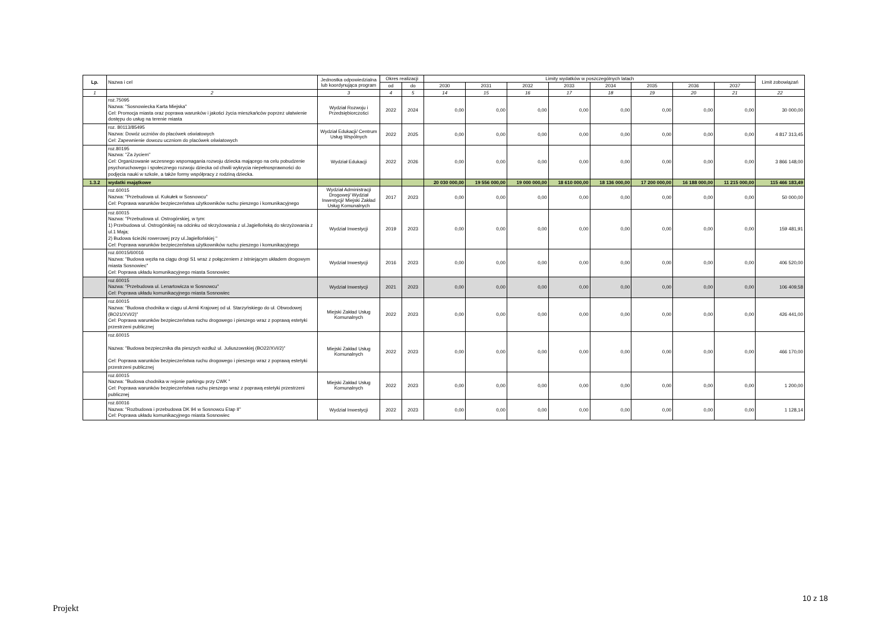| Lp. | Nazwa i cel | Jednostka odpowiedzialna lub koordynująca program | Okres realizacji | | Limity wydatków w poszczególnych latach | | | | | | | | Limit zobowiązań |
| --- | --- | --- | --- | --- | --- | --- | --- | --- | --- | --- | --- | --- | --- |
| | | | od | do | 2030 | 2031 | 2032 | 2033 | 2034 | 2035 | 2036 | 2037 | |
| 1 | 2 | 3 | 4 | 5 | 14 | 15 | 16 | 17 | 18 | 19 | 20 | 21 | 22 |
| | roz.75095 Nazwa: "Sosnowiecka Karta Miejska" Cel: Promocja miasta oraz poprawa warunków i jakości życia mieszkańców poprzez ułatwienie dostępu do usług na terenie miasta | Wydział Rozwoju i Przedsiębiorczości | 2022 | 2024 | 0,00 | 0,00 | 0,00 | 0,00 | 0,00 | 0,00 | 0,00 | 0,00 | 30 000,00 |
| | roz. 80113/85495 Nazwa: Dowóz uczniów do placówek oświatowych Cel: Zapewnienie dowozu uczniom do placówek oświatowych | Wydział Edukacji/ Centrum Usług Wspólnych | 2022 | 2025 | 0,00 | 0,00 | 0,00 | 0,00 | 0,00 | 0,00 | 0,00 | 0,00 | 4 817 313,45 |
| | roz.80195 Nazwa: "Za życiem" Cel: Organizowanie wczesnego wspomagania rozwoju dziecka mającego na celu pobudzenie psychoruchowego i społecznego rozwoju dziecka od chwili wykrycia niepełnosprawności do podjęcia nauki w szkole, a także formy współpracy z rodziną dziecka. | Wydział Edukacji | 2022 | 2026 | 0,00 | 0,00 | 0,00 | 0,00 | 0,00 | 0,00 | 0,00 | 0,00 | 3 866 148,00 |
| 1.3.2 | wydatki majątkowe | | | | 20 030 000,00 | 19 556 000,00 | 19 000 000,00 | 18 610 000,00 | 18 136 000,00 | 17 200 000,00 | 16 188 000,00 | 11 215 000,00 | 115 466 183,49 |
| | roz.60015 Nazwa: "Przebudowa ul. Kukułek w Sosnowcu" Cel: Poprawa warunków bezpieczeństwa użytkowników ruchu pieszego i komunikacyjnego | Wydział Administracji Drogowej/ Wydział Inwestycji/ Miejski Zakład Usług Komunalnych | 2017 | 2023 | 0,00 | 0,00 | 0,00 | 0,00 | 0,00 | 0,00 | 0,00 | 0,00 | 50 000,00 |
| | roz.60015 Nazwa: "Przebudowa ul. Ostrogórskiej, w tym: 1) Przebudowa ul. Ostrogórskiej na odcinku od skrzyżowania z ul.Jagiellońską do skrzyżowania z ul.1 Maja; 2) Budowa ścieżki rowerowej przy ul.Jagiellońskiej " Cel: Poprawa warunków bezpieczeństwa użytkowników ruchu pieszego i komunikacyjnego | Wydział Inwestycji | 2019 | 2023 | 0,00 | 0,00 | 0,00 | 0,00 | 0,00 | 0,00 | 0,00 | 0,00 | 159 481,91 |
| | roz.60015/60016 Nazwa: "Budowa węzła na ciągu drogi S1 wraz z połączeniem z istniejącym układem drogowym miasta Sosnowiec" Cel: Poprawa układu komunikacyjnego miasta Sosnowiec | Wydział Inwestycji | 2016 | 2023 | 0,00 | 0,00 | 0,00 | 0,00 | 0,00 | 0,00 | 0,00 | 0,00 | 406 520,00 |
| | roz.60015 Nazwa: "Przebudowa ul. Lenartowicza w Sosnowcu" Cel: Poprawa układu komunikacyjnego miasta Sosnowiec | Wydział Inwestycji | 2021 | 2023 | 0,00 | 0,00 | 0,00 | 0,00 | 0,00 | 0,00 | 0,00 | 0,00 | 106 409,58 |
| | roz.60015 Nazwa: "Budowa chodnika w ciągu ul.Armii Krajowej od ul. Starzyńskiego do ul. Obwodowej (BO21/XVI/2)" Cel: Poprawa warunków bezpieczeństwa ruchu drogowego i pieszego wraz z poprawą estetyki przestrzeni publicznej | Miejski Zakład Usług Komunalnych | 2022 | 2023 | 0,00 | 0,00 | 0,00 | 0,00 | 0,00 | 0,00 | 0,00 | 0,00 | 426 441,00 |
| | roz.60015 Nazwa: "Budowa bezpiecznika dla pieszych wzdłuż ul. Juliuszowskiej (BO22/XVI/2)" Cel: Poprawa warunków bezpieczeństwa ruchu drogowego i pieszego wraz z poprawą estetyki przestrzeni publicznej | Miejski Zakład Usług Komunalnych | 2022 | 2023 | 0,00 | 0,00 | 0,00 | 0,00 | 0,00 | 0,00 | 0,00 | 0,00 | 466 170,00 |
| | roz.60015 Nazwa: "Budowa chodnika w rejonie parkingu przy CWK " Cel: Poprawa warunków bezpieczeństwa ruchu pieszego wraz z poprawą estetyki przestrzeni publicznej | Miejski Zakład Usług Komunalnych | 2022 | 2023 | 0,00 | 0,00 | 0,00 | 0,00 | 0,00 | 0,00 | 0,00 | 0,00 | 1 200,00 |
| | roz.60016 Nazwa: "Rozbudowa i przebudowa DK 94 w Sosnowcu Etap II" Cel: Poprawa układu komunikacyjnego miasta Sosnowiec | Wydział Inwestycji | 2022 | 2023 | 0,00 | 0,00 | 0,00 | 0,00 | 0,00 | 0,00 | 0,00 | 0,00 | 1 128,14 |
10 z 18
Projekt